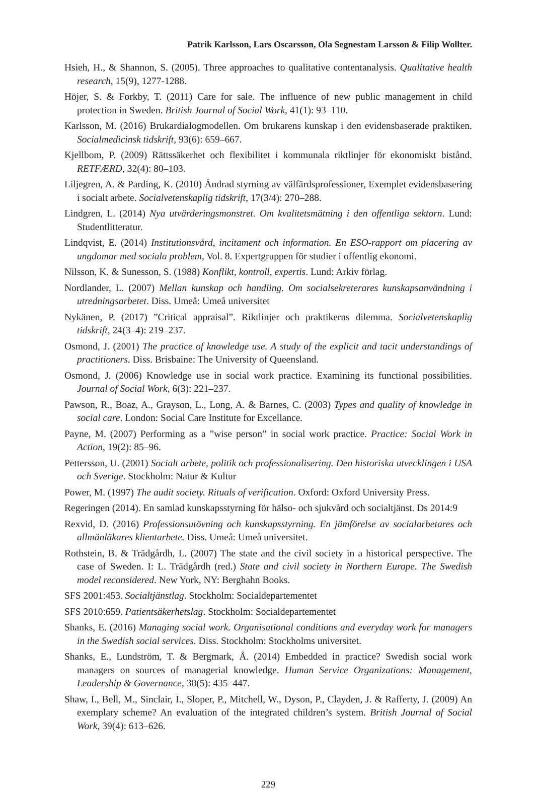Patrik Karlsson, Lars Oscarsson, Ola Segnestam Larsson & Filip Wollter.
Hsieh, H., & Shannon, S. (2005). Three approaches to qualitative contentanalysis. Qualitative health research, 15(9), 1277-1288.
Höjer, S. & Forkby, T. (2011) Care for sale. The influence of new public management in child protection in Sweden. British Journal of Social Work, 41(1): 93–110.
Karlsson, M. (2016) Brukardialogmodellen. Om brukarens kunskap i den evidensbaserade praktiken. Socialmedicinsk tidskrift, 93(6): 659–667.
Kjellbom, P. (2009) Rättssäkerhet och flexibilitet i kommunala riktlinjer för ekonomiskt bistånd. RETFÆRD, 32(4): 80–103.
Liljegren, A. & Parding, K. (2010) Ändrad styrning av välfärdsprofessioner, Exemplet evidensbasering i socialt arbete. Socialvetenskaplig tidskrift, 17(3/4): 270–288.
Lindgren, L. (2014) Nya utvärderingsmonstret. Om kvalitetsmätning i den offentliga sektorn. Lund: Studentlitteratur.
Lindqvist, E. (2014) Institutionsvård, incitament och information. En ESO-rapport om placering av ungdomar med sociala problem, Vol. 8. Expertgruppen för studier i offentlig ekonomi.
Nilsson, K. & Sunesson, S. (1988) Konflikt, kontroll, expertis. Lund: Arkiv förlag.
Nordlander, L. (2007) Mellan kunskap och handling. Om socialsekreterares kunskapsanvändning i utredningsarbetet. Diss. Umeå: Umeå universitet
Nykänen, P. (2017) ”Critical appraisal”. Riktlinjer och praktikerns dilemma. Socialvetenskaplig tidskrift, 24(3–4): 219–237.
Osmond, J. (2001) The practice of knowledge use. A study of the explicit and tacit understandings of practitioners. Diss. Brisbaine: The University of Queensland.
Osmond, J. (2006) Knowledge use in social work practice. Examining its functional possibilities. Journal of Social Work, 6(3): 221–237.
Pawson, R., Boaz, A., Grayson, L., Long, A. & Barnes, C. (2003) Types and quality of knowledge in social care. London: Social Care Institute for Excellance.
Payne, M. (2007) Performing as a ”wise person” in social work practice. Practice: Social Work in Action, 19(2): 85–96.
Pettersson, U. (2001) Socialt arbete, politik och professionalisering. Den historiska utvecklingen i USA och Sverige. Stockholm: Natur & Kultur
Power, M. (1997) The audit society. Rituals of verification. Oxford: Oxford University Press.
Regeringen (2014). En samlad kunskapsstyrning för hälso- och sjukvård och socialtjänst. Ds 2014:9
Rexvid, D. (2016) Professionsutövning och kunskapsstyrning. En jämförelse av socialarbetares och allmänläkares klientarbete. Diss. Umeå: Umeå universitet.
Rothstein, B. & Trädgårdh, L. (2007) The state and the civil society in a historical perspective. The case of Sweden. I: L. Trädgårdh (red.) State and civil society in Northern Europe. The Swedish model reconsidered. New York, NY: Berghahn Books.
SFS 2001:453. Socialtjänstlag. Stockholm: Socialdepartementet
SFS 2010:659. Patientsäkerhetslag. Stockholm: Socialdepartementet
Shanks, E. (2016) Managing social work. Organisational conditions and everyday work for managers in the Swedish social services. Diss. Stockholm: Stockholms universitet.
Shanks, E., Lundström, T. & Bergmark, Å. (2014) Embedded in practice? Swedish social work managers on sources of managerial knowledge. Human Service Organizations: Management, Leadership & Governance, 38(5): 435–447.
Shaw, I., Bell, M., Sinclair, I., Sloper, P., Mitchell, W., Dyson, P., Clayden, J. & Rafferty, J. (2009) An exemplary scheme? An evaluation of the integrated children’s system. British Journal of Social Work, 39(4): 613–626.
229